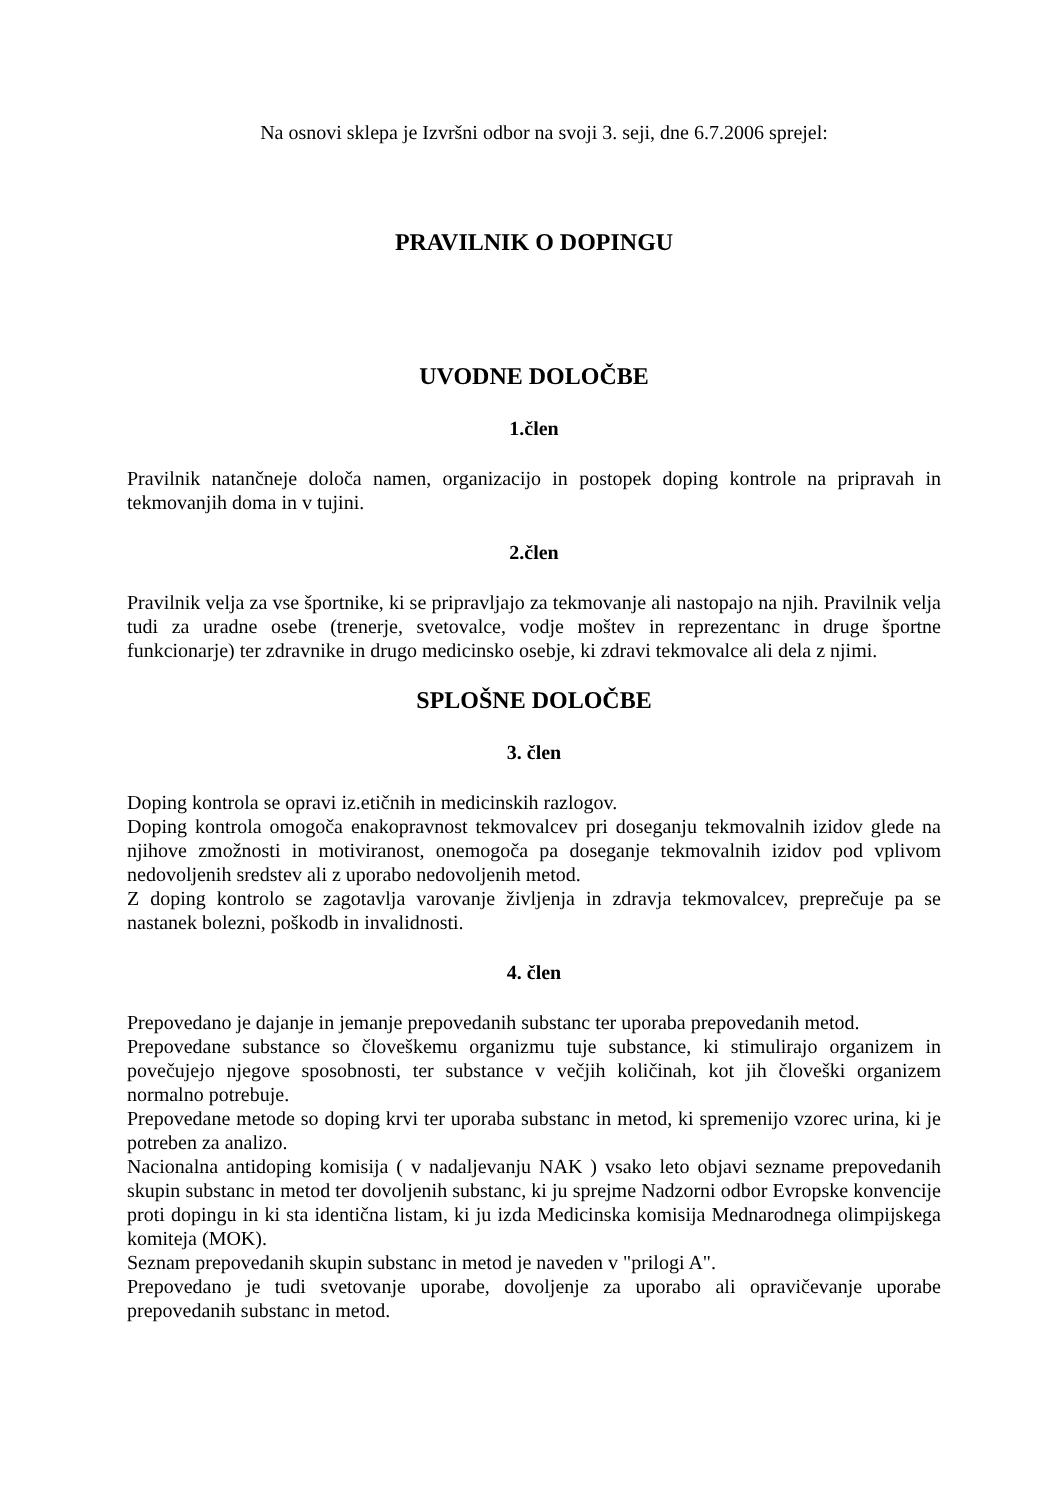Na osnovi sklepa je Izvršni odbor na svoji 3. seji, dne 6.7.2006 sprejel:
PRAVILNIK O DOPINGU
UVODNE DOLOČBE
1.člen
Pravilnik natančneje določa namen, organizacijo in postopek doping kontrole na pripravah in tekmovanjih doma in v tujini.
2.člen
Pravilnik velja za vse športnike, ki se pripravljajo za tekmovanje ali nastopajo na njih. Pravilnik velja tudi za uradne osebe (trenerje, svetovalce, vodje moštev in reprezentanc in druge športne funkcionarje) ter zdravnike in drugo medicinsko osebje, ki zdravi tekmovalce ali dela z njimi.
SPLOŠNE DOLOČBE
3. člen
Doping kontrola se opravi iz.etičnih in medicinskih razlogov.
Doping kontrola omogoča enakopravnost tekmovalcev pri doseganju tekmovalnih izidov glede na njihove zmožnosti in motiviranost, onemogoča pa doseganje tekmovalnih izidov pod vplivom nedovoljenih sredstev ali z uporabo nedovoljenih metod.
Z doping kontrolo se zagotavlja varovanje življenja in zdravja tekmovalcev, preprečuje pa se nastanek bolezni, poškodb in invalidnosti.
4. člen
Prepovedano je dajanje in jemanje prepovedanih substanc ter uporaba prepovedanih metod.
Prepovedane substance so človeškemu organizmu tuje substance, ki stimulirajo organizem in povečujejo njegove sposobnosti, ter substance v večjih količinah, kot jih človeški organizem normalno potrebuje.
Prepovedane metode so doping krvi ter uporaba substanc in metod, ki spremenijo vzorec urina, ki je potreben za analizo.
Nacionalna antidoping komisija ( v nadaljevanju NAK ) vsako leto objavi sezname prepovedanih skupin substanc in metod ter dovoljenih substanc, ki ju sprejme Nadzorni odbor Evropske konvencije proti dopingu in ki sta identična listam, ki ju izda Medicinska komisija Mednarodnega olimpijskega komiteja (MOK).
Seznam prepovedanih skupin substanc in metod je naveden v "prilogi A".
Prepovedano je tudi svetovanje uporabe, dovoljenje za uporabo ali opravičevanje uporabe prepovedanih substanc in metod.